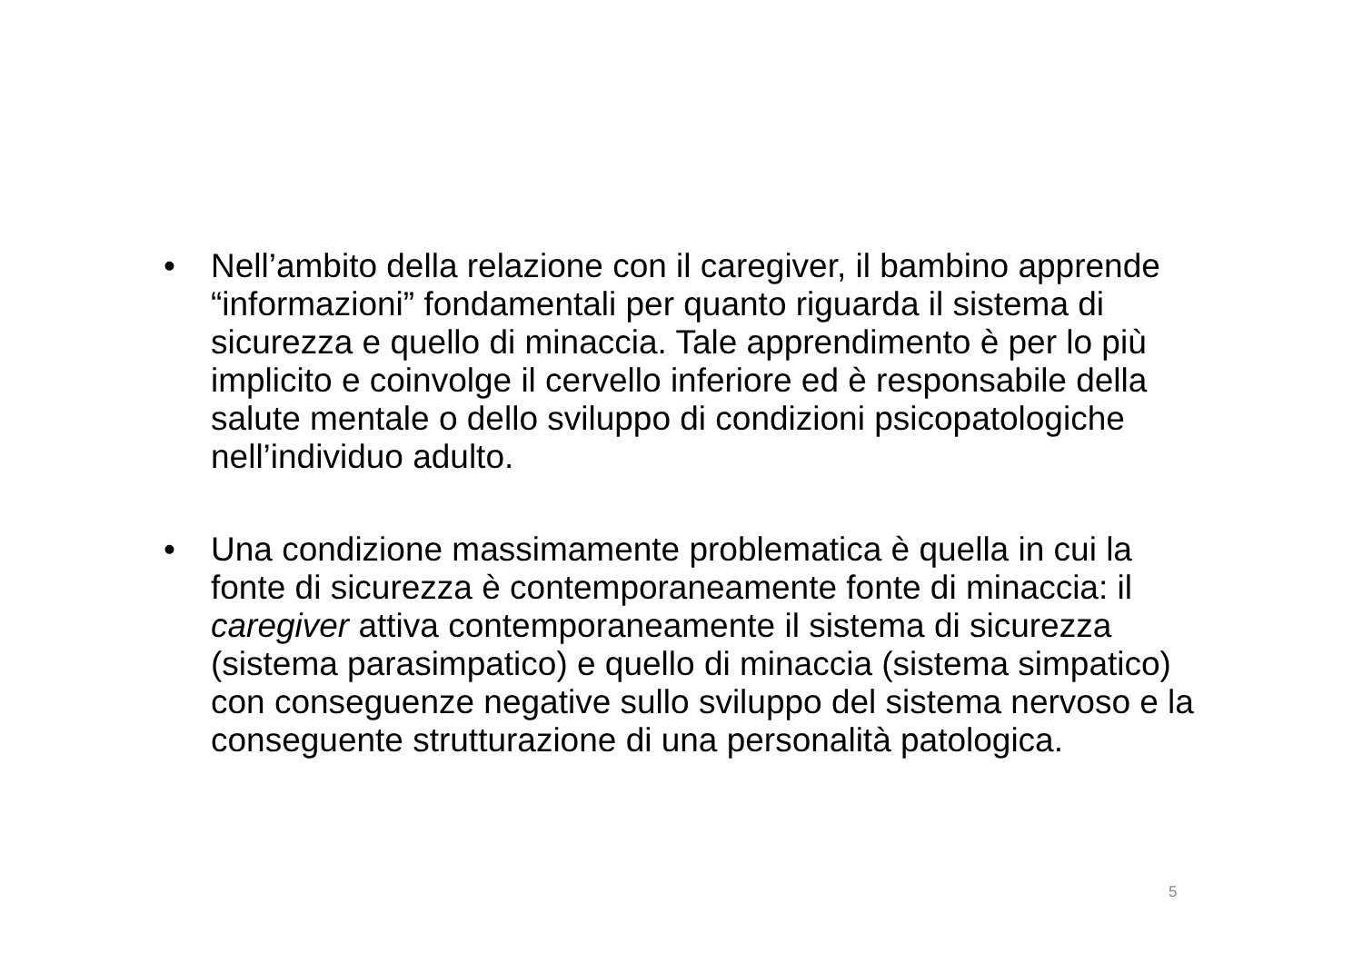• Nell’ambito della relazione con il caregiver, il bambino apprende “informazioni” fondamentali per quanto riguarda il sistema di sicurezza e quello di minaccia. Tale apprendimento è per lo più implicito e coinvolge il cervello inferiore ed è responsabile della salute mentale o dello sviluppo di condizioni psicopatologiche nell’individuo adulto.
• Una condizione massimamente problematica è quella in cui la fonte di sicurezza è contemporaneamente fonte di minaccia: il caregiver attiva contemporaneamente il sistema di sicurezza (sistema parasimpatico) e quello di minaccia (sistema simpatico) con conseguenze negative sullo sviluppo del sistema nervoso e la conseguente strutturazione di una personalità patologica.
5